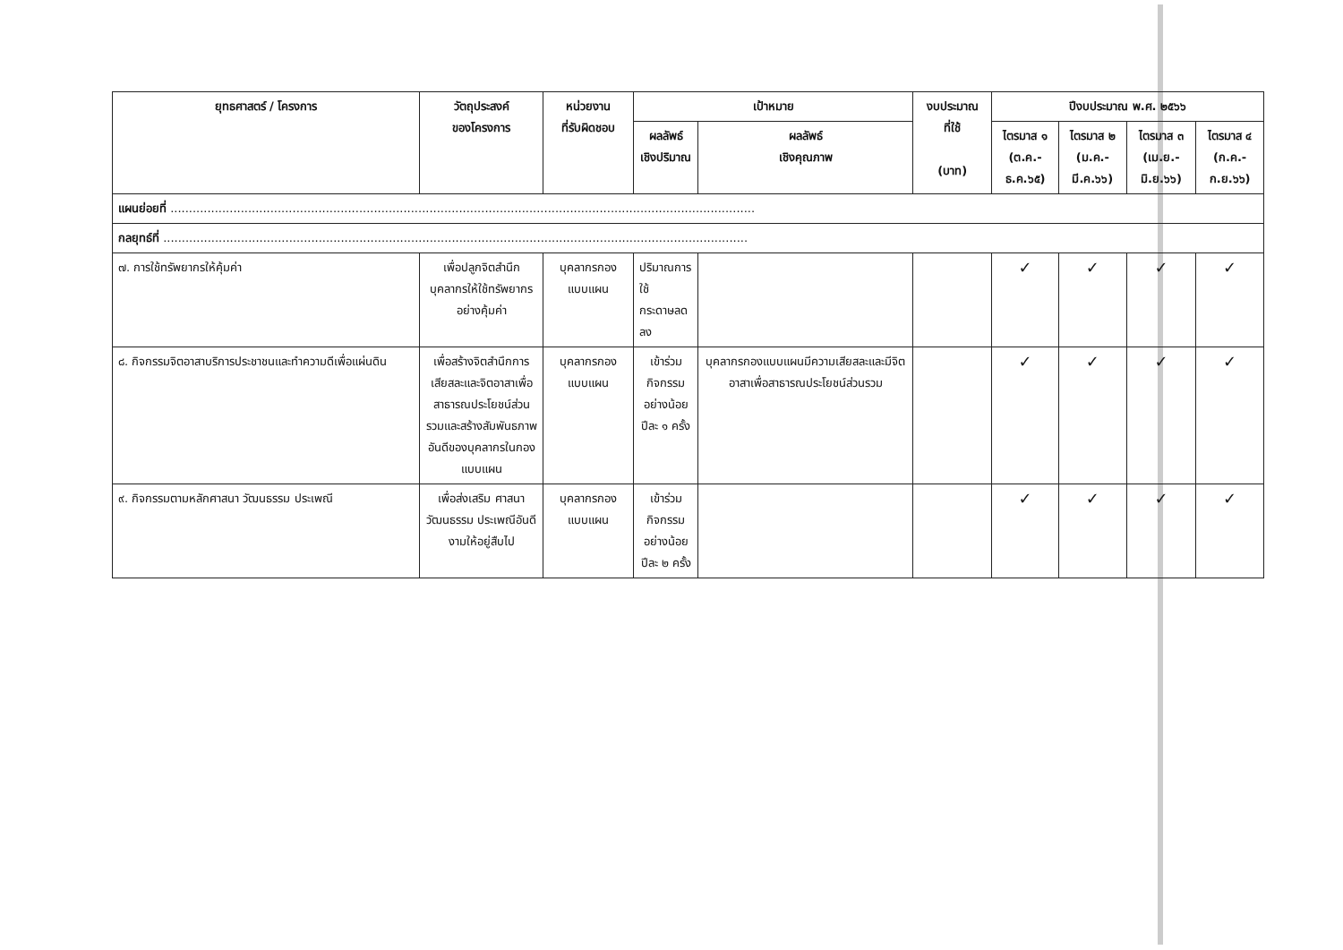| ยุทธศาสตร์ / โครงการ | วัตถุประสงค์ ของโครงการ | หน่วยงาน ที่รับผิดชอบ | เป้าหมาย | | งบประมาณ ที่ใช้ (บาท) | ปีงบประมาณ พ.ศ. ๒๕๖๖ | | | |
| --- | --- | --- | --- | --- | --- | --- | --- | --- | --- |
| | | | ผลลัพธ์ เชิงปริมาณ | ผลลัพธ์ เชิงคุณภาพ | | ไตรมาส ๑ (ต.ค.-ธ.ค.๖๕) | ไตรมาส ๒ (ม.ค.-มี.ค.๖๖) | ไตรมาส ๓ (เม.ย.-มิ.ย.๖๖) | ไตรมาส ๔ (ก.ค.-ก.ย.๖๖) |
| แผนย่อยที่ .............................................................................................................................................................. | | | | | | | | | |
| กลยุทธ์ที่ .............................................................................................................................................................. | | | | | | | | | |
| ๗. การใช้ทรัพยากรให้คุ้มค่า | เพื่อปลูกจิตสำนึกบุคลากรให้ใช้ทรัพยากรอย่างคุ้มค่า | บุคลากรกอง แบบแผน | ปริมาณการใช้ กระดาษลดลง | | | ✓ | ✓ | ✓ | ✓ |
| ๘. กิจกรรมจิตอาสาบริการประชาชนและทำความดีเพื่อแผ่นดิน | เพื่อสร้างจิตสำนึกการเสียสละและจิตอาสาเพื่อสาธารณประโยชน์ส่วนรวมและสร้างสัมพันธภาพอันดีของบุคลากรในกองแบบแผน | บุคลากรกอง แบบแผน | เข้าร่วมกิจกรรม อย่างน้อย ปีละ ๑ ครั้ง | บุคลากรกองแบบแผนมีความเสียสละและมีจิตอาสาเพื่อสาธารณประโยชน์ส่วนรวม | | ✓ | ✓ | ✓ | ✓ |
| ๙. กิจกรรมตามหลักศาสนา วัฒนธรรม ประเพณี | เพื่อส่งเสริม ศาสนา วัฒนธรรม ประเพณีอันดีงามให้อยู่สืบไป | บุคลากรกอง แบบแผน | เข้าร่วมกิจกรรม อย่างน้อย ปีละ ๒ ครั้ง | | | ✓ | ✓ | ✓ | ✓ |